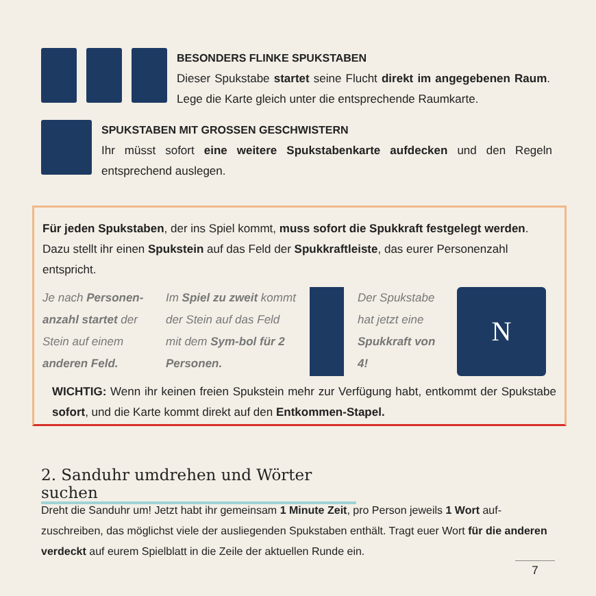BESONDERS FLINKE SPUKSTABEN
Dieser Spukstabe startet seine Flucht direkt im angegebenen Raum. Lege die Karte gleich unter die entsprechende Raumkarte.
SPUKSTABEN MIT GROSSEN GESCHWISTERN
Ihr müsst sofort eine weitere Spukstabenkarte aufdecken und den Regeln entsprechend auslegen.
Für jeden Spukstaben, der ins Spiel kommt, muss sofort die Spukkraft festgelegt werden. Dazu stellt ihr einen Spukstein auf das Feld der Spukkraftleiste, das eurer Personenzahl entspricht.
Je nach Personen-anzahl startet der Stein auf einem anderen Feld.
Im Spiel zu zweit kommt der Stein auf das Feld mit dem Sym-bol für 2 Personen.
Der Spukstabe hat jetzt eine Spukkraft von 4!
N
WICHTIG: Wenn ihr keinen freien Spukstein mehr zur Verfügung habt, entkommt der Spukstabe sofort, und die Karte kommt direkt auf den Entkommen-Stapel.
2. Sanduhr umdrehen und Wörter suchen
Dreht die Sanduhr um! Jetzt habt ihr gemeinsam 1 Minute Zeit, pro Person jeweils 1 Wort auf-zuschreiben, das möglichst viele der ausliegenden Spukstaben enthält. Tragt euer Wort für die anderen verdeckt auf eurem Spielblatt in die Zeile der aktuellen Runde ein.
7